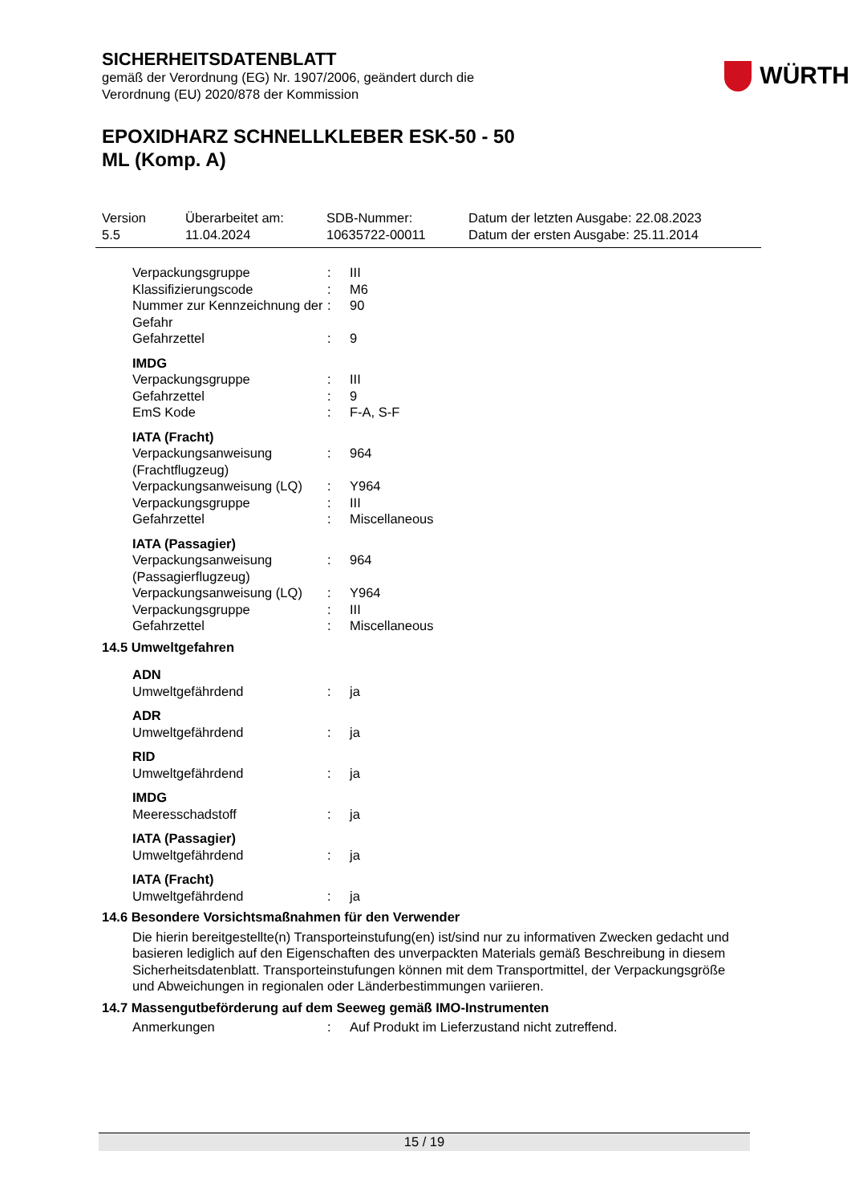SICHERHEITSDATENBLATT
gemäß der Verordnung (EG) Nr. 1907/2006, geändert durch die
Verordnung (EU) 2020/878 der Kommission
WÜRTH
EPOXIDHARZ SCHNELLKLEBER ESK-50 - 50
ML (Komp. A)
Version
5.5
Überarbeitet am:
11.04.2024
SDB-Nummer:
10635722-00011
Datum der letzten Ausgabe: 22.08.2023
Datum der ersten Ausgabe: 25.11.2014
| Verpackungsgruppe | : | III |
| Klassifizierungscode | : | M6 |
| Nummer zur Kennzeichnung der Gefahr | : | 90 |
| Gefahrzettel | : | 9 |
| IMDG | | |
| Verpackungsgruppe | : | III |
| Gefahrzettel | : | 9 |
| EmS Kode | : | F-A, S-F |
| IATA (Fracht) | | |
| Verpackungsanweisung (Frachtflugzeug) | : | 964 |
| Verpackungsanweisung (LQ) | : | Y964 |
| Verpackungsgruppe | : | III |
| Gefahrzettel | : | Miscellaneous |
| IATA (Passagier) | | |
| Verpackungsanweisung (Passagierflugzeug) | : | 964 |
| Verpackungsanweisung (LQ) | : | Y964 |
| Verpackungsgruppe | : | III |
| Gefahrzettel | : | Miscellaneous |
14.5 Umweltgefahren
| ADN | | |
| Umweltgefährdend | : | ja |
| ADR | | |
| Umweltgefährdend | : | ja |
| RID | | |
| Umweltgefährdend | : | ja |
| IMDG | | |
| Meeresschadstoff | : | ja |
| IATA (Passagier) | | |
| Umweltgefährdend | : | ja |
| IATA (Fracht) | | |
| Umweltgefährdend | : | ja |
14.6 Besondere Vorsichtsmaßnahmen für den Verwender
Die hierin bereitgestellte(n) Transporteinstufung(en) ist/sind nur zu informativen Zwecken gedacht und basieren lediglich auf den Eigenschaften des unverpackten Materials gemäß Beschreibung in diesem Sicherheitsdatenblatt. Transporteinstufungen können mit dem Transportmittel, der Verpackungsgröße und Abweichungen in regionalen oder Länderbestimmungen variieren.
14.7 Massengutbeförderung auf dem Seeweg gemäß IMO-Instrumenten
| Anmerkungen | : | Auf Produkt im Lieferzustand nicht zutreffend. |
15 / 19